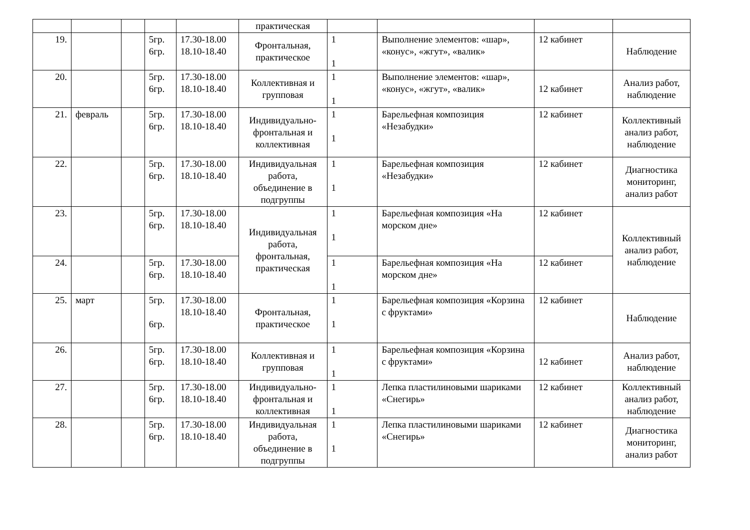| | | | | | практическая | | | | |
| 19. | | | 5гр. 6гр. | 17.30-18.00 18.10-18.40 | Фронтальная, практическое | 1 1 | Выполнение элементов: «шар», «конус», «жгут», «валик» | 12 кабинет | Наблюдение |
| 20. | | | 5гр. 6гр. | 17.30-18.00 18.10-18.40 | Коллективная и групповая | 1 1 | Выполнение элементов: «шар», «конус», «жгут», «валик» | 12 кабинет | Анализ работ, наблюдение |
| 21. | февраль | | 5гр. 6гр. | 17.30-18.00 18.10-18.40 | Индивидуально-фронтальная и коллективная | 1 1 | Барельефная композиция «Незабудки» | 12 кабинет | Коллективный анализ работ, наблюдение |
| 22. | | | 5гр. 6гр. | 17.30-18.00 18.10-18.40 | Индивидуальная работа, объединение в подгруппы | 1 1 | Барельефная композиция «Незабудки» | 12 кабинет | Диагностика мониторинг, анализ работ |
| 23. | | | 5гр. 6гр. | 17.30-18.00 18.10-18.40 | Индивидуальная работа, фронтальная, практическая | 1 1 | Барельефная композиция «На морском дне» | 12 кабинет | Коллективный анализ работ, наблюдение |
| 24. | | | 5гр. 6гр. | 17.30-18.00 18.10-18.40 | | 1 1 | Барельефная композиция «На морском дне» | 12 кабинет | |
| 25. | март | | 5гр. 6гр. | 17.30-18.00 18.10-18.40 | Фронтальная, практическое | 1 1 | Барельефная композиция «Корзина с фруктами» | 12 кабинет | Наблюдение |
| 26. | | | 5гр. 6гр. | 17.30-18.00 18.10-18.40 | Коллективная и групповая | 1 1 | Барельефная композиция «Корзина с фруктами» | 12 кабинет | Анализ работ, наблюдение |
| 27. | | | 5гр. 6гр. | 17.30-18.00 18.10-18.40 | Индивидуально-фронтальная и коллективная | 1 1 | Лепка пластилиновыми шариками «Снегирь» | 12 кабинет | Коллективный анализ работ, наблюдение |
| 28. | | | 5гр. 6гр. | 17.30-18.00 18.10-18.40 | Индивидуальная работа, объединение в подгруппы | 1 1 | Лепка пластилиновыми шариками «Снегирь» | 12 кабинет | Диагностика мониторинг, анализ работ |